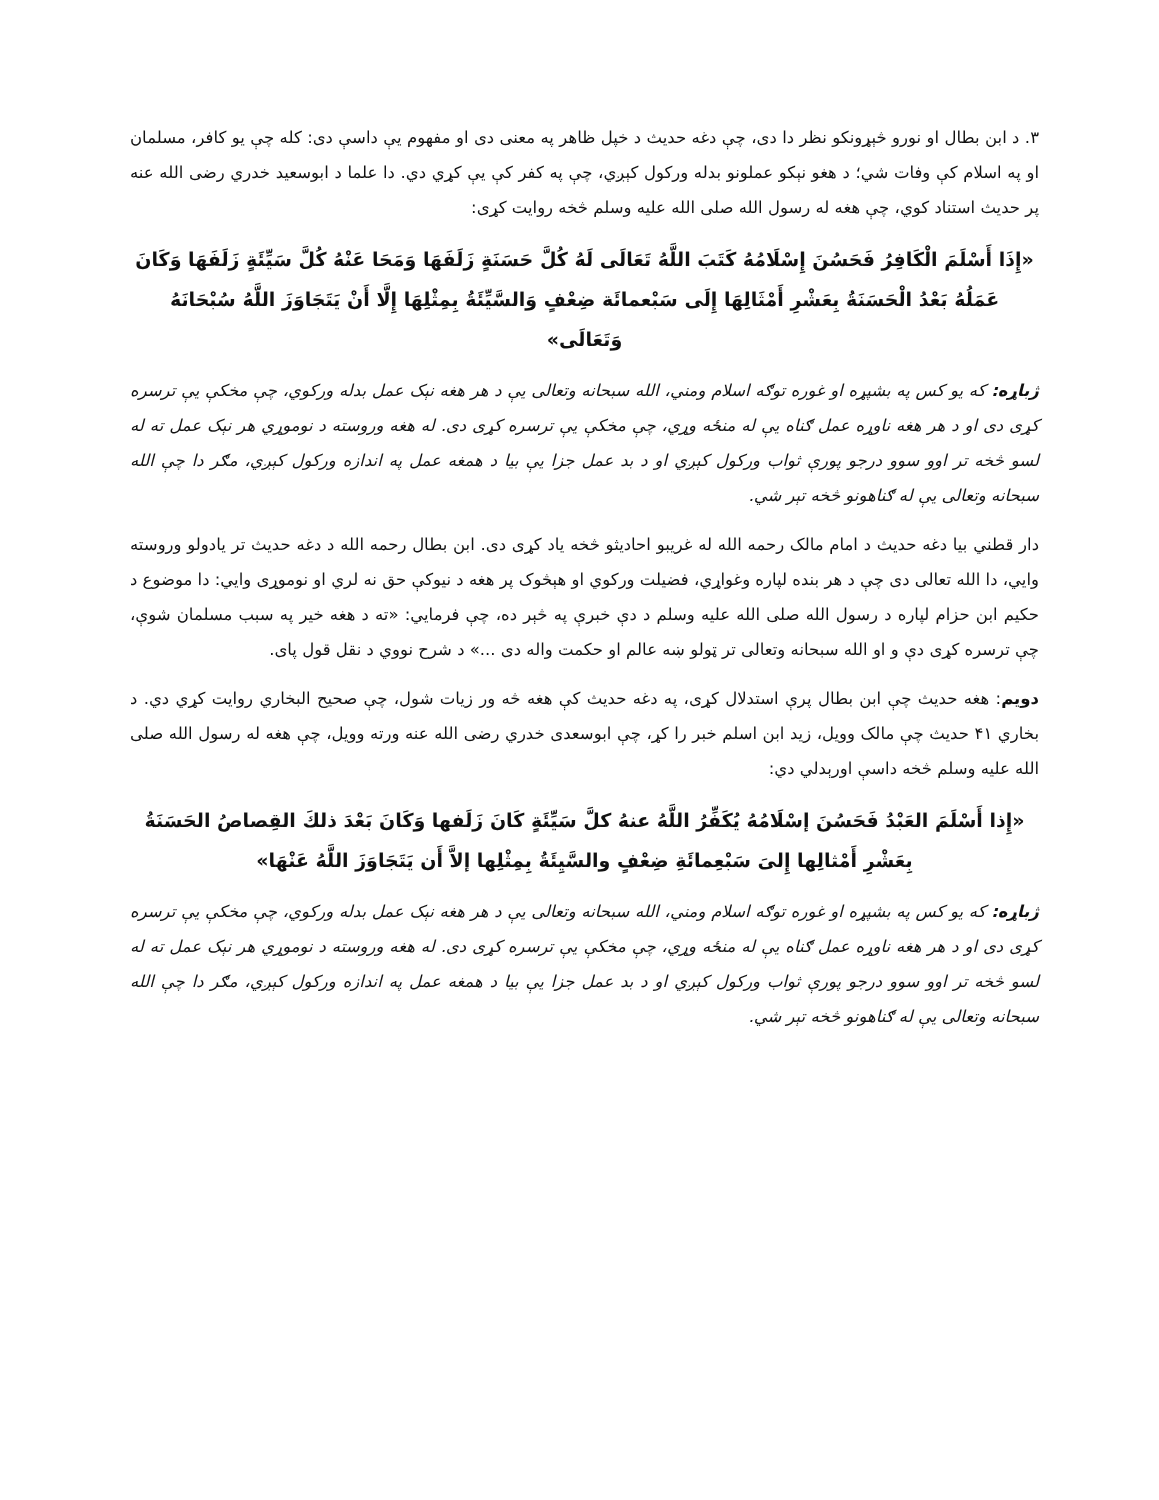۳. د ابن بطال او نورو څېړونکو نظر دا دی، چې دغه حديث د خپل ظاهر په معنی دی او مفهوم يې داسې دی: کله چې يو کافر، مسلمان او په اسلام کې وفات شي؛ د هغو نېکو عملونو بدله ورکول کېږي، چې په کفر کې يې کړي دي. دا علما د ابوسعيد خدري رضی الله عنه پر حديث استناد کوي، چې هغه له رسول الله صلی الله عليه وسلم څخه روايت کړی:
«إِذَا أَسْلَمَ الْكَافِرُ فَحَسُنَ إِسْلَامُهُ كَتَبَ اللَّهُ تَعَالَى لَهُ كُلَّ حَسَنَةٍ زَلَفَهَا وَمَحَا عَنْهُ كُلَّ سَيِّئَةٍ زَلَفَهَا وَكَانَ عَمَلُهُ بَعْدُ الْحَسَنَةُ بِعَشْرِ أَمْثَالِهَا إِلَى سَبْعمائَة ضِعْفٍ وَالسَّيِّئَةُ بِمِثْلِهَا إِلَّا أَنْ يَتَجَاوَزَ اللَّهُ سُبْحَانَهُ وَتَعَالَى»
ژباړه: که يو کس په بشپړه او غوره توګه اسلام ومني، الله سبحانه وتعالی يې د هر هغه نېک عمل بدله ورکوي، چې مخکې يې ترسره کړی دی او د هر هغه ناوړه عمل ګناه يې له منځه وړي، چې مخکې يې ترسره کړی دی. له هغه وروسته د نوموړي هر نېک عمل ته له لسو څخه تر اوو سوو درجو پورې ثواب ورکول کېږي او د بد عمل جزا يې بيا د همغه عمل په اندازه ورکول کېږي، مګر دا چې الله سبحانه وتعالی يې له ګناهونو څخه تېر شي.
دار قطني بيا دغه حديث د امام مالک رحمه الله له غريبو احاديثو څخه ياد کړی دی. ابن بطال رحمه الله د دغه حديث تر يادولو وروسته وايي، دا الله تعالی دی چې د هر بنده لپاره وغواړي، فضيلت ورکوي او هېڅوک پر هغه د نيوکې حق نه لري او نوموړی وايي: دا موضوع د حکيم ابن حزام لپاره د رسول الله صلی الله عليه وسلم د دې خبرې په څېر ده، چې فرمايي: «ته د هغه خير په سبب مسلمان شوې، چې ترسره کړی دې و او الله سبحانه وتعالی تر ټولو ښه عالم او حکمت واله دی ...» د شرح نووي د نقل قول پای.
دويم: هغه حديث چې ابن بطال پرې استدلال کړی، په دغه حديث کې هغه څه ور زيات شول، چې صحيح البخاري روايت کړي دي. د بخاري ۴۱ حديث چې مالک وويل، زيد ابن اسلم خبر را کړ، چې ابوسعدی خدري رضی الله عنه ورته وويل، چې هغه له رسول الله صلی الله عليه وسلم څخه داسې اورېدلي دي:
«إِذا أَسْلَمَ العَبْدُ فَحَسُنَ إسْلَامُهُ يُكَفِّرُ اللَّهُ عنهُ كلَّ سَيِّئَةٍ كَانَ زَلَفها وَكَانَ بَعْدَ ذلكَ القِصاصُ الحَسَنَةُ بِعَشْرِ أَمْثالِها إِلىَ سَبْعِمائَةِ ضِعْفٍ والسَّيِئَةُ بِمِثْلِها إلاَّ أَن يَتَجَاوَزَ اللَّهُ عَنْهَا»
ژباړه: که يو کس په بشپړه او غوره توګه اسلام ومني، الله سبحانه وتعالی يې د هر هغه نېک عمل بدله ورکوي، چې مخکې يې ترسره کړی دی او د هر هغه ناوړه عمل ګناه يې له منځه وړي، چې مخکې يې ترسره کړی دی. له هغه وروسته د نوموړي هر نېک عمل ته له لسو څخه تر اوو سوو درجو پورې ثواب ورکول کېږي او د بد عمل جزا يې بيا د همغه عمل په اندازه ورکول کېږي، مګر دا چې الله سبحانه وتعالی يې له ګناهونو څخه تېر شي.